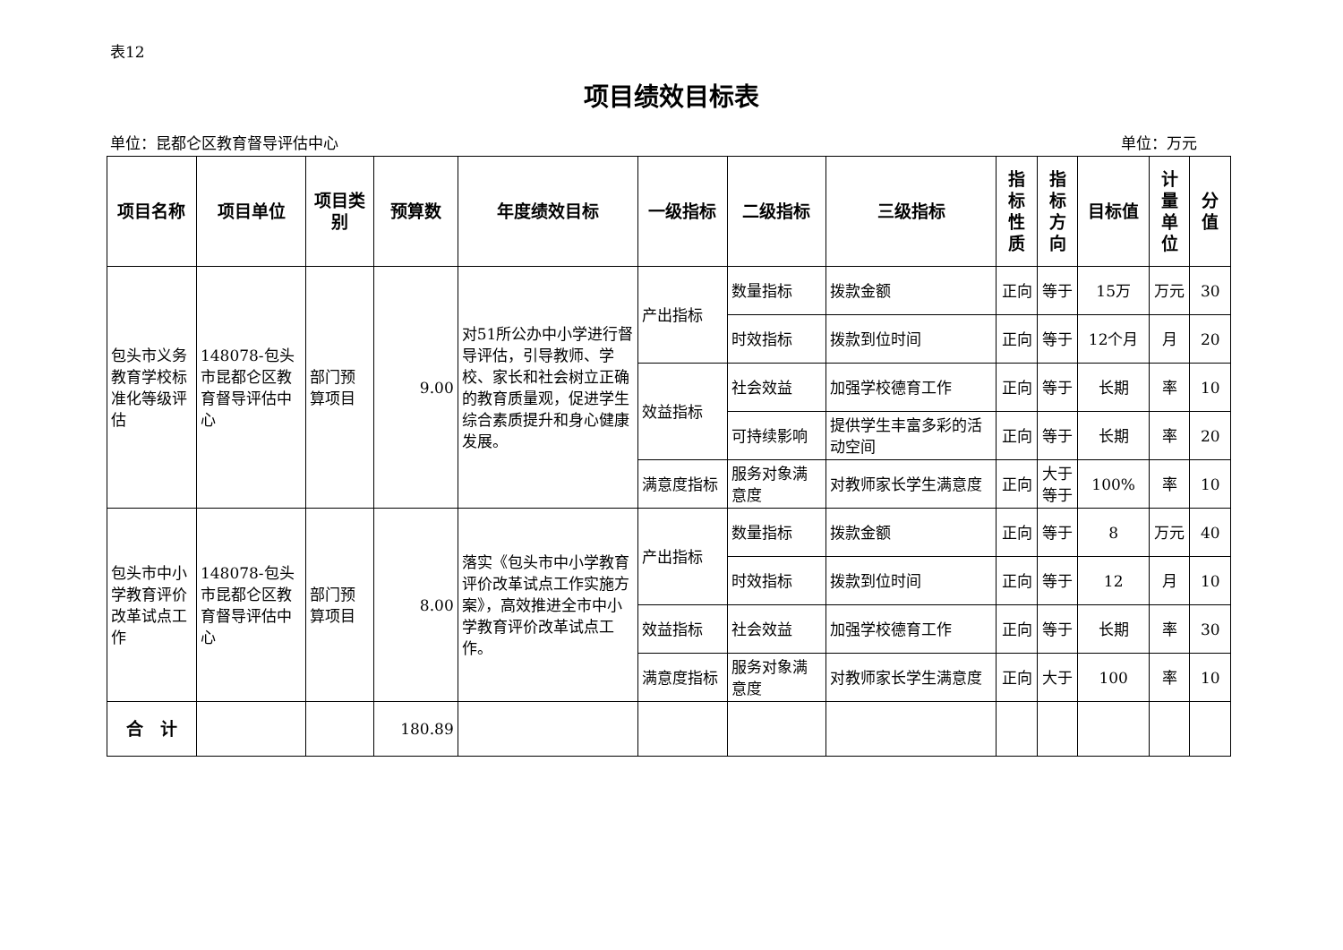表12
项目绩效目标表
单位：昆都仑区教育督导评估中心 单位：万元
| 项目名称 | 项目单位 | 项目类别 | 预算数 | 年度绩效目标 | 一级指标 | 二级指标 | 三级指标 | 指 标 性 质 | 指 标 方 向 | 目标值 | 计 量 单 位 | 分 值 |
| --- | --- | --- | --- | --- | --- | --- | --- | --- | --- | --- | --- | --- |
| 包头市义务教育学校标准化等级评估 | 148078-包头市昆都仑区教育督导评估中心 | 部门预算项目 | 9.00 | 对51所公办中小学进行督导评估，引导教师、学校、家长和社会树立正确的教育质量观，促进学生综合素质提升和身心健康发展。 | 产出指标 | 数量指标 | 拨款金额 | 正向 | 等于 | 15万 | 万元 | 30 |
| | | | | | | 时效指标 | 拨款到位时间 | 正向 | 等于 | 12个月 | 月 | 20 |
| | | | | | 效益指标 | 社会效益 | 加强学校德育工作 | 正向 | 等于 | 长期 | 率 | 10 |
| | | | | | | 可持续影响 | 提供学生丰富多彩的活动空间 | 正向 | 等于 | 长期 | 率 | 20 |
| | | | | | 满意度指标 | 服务对象满意度 | 对教师家长学生满意度 | 正向 | 大于等于 | 100% | 率 | 10 |
| 包头市中小学教育评价改革试点工作 | 148078-包头市昆都仑区教育督导评估中心 | 部门预算项目 | 8.00 | 落实《包头市中小学教育评价改革试点工作实施方案》，高效推进全市中小学教育评价改革试点工作。 | 产出指标 | 数量指标 | 拨款金额 | 正向 | 等于 | 8 | 万元 | 40 |
| | | | | | | 时效指标 | 拨款到位时间 | 正向 | 等于 | 12 | 月 | 10 |
| | | | | | 效益指标 | 社会效益 | 加强学校德育工作 | 正向 | 等于 | 长期 | 率 | 30 |
| | | | | | 满意度指标 | 服务对象满意度 | 对教师家长学生满意度 | 正向 | 大于 | 100 | 率 | 10 |
| 合 计 | | | 180.89 | | | | | | | | | |